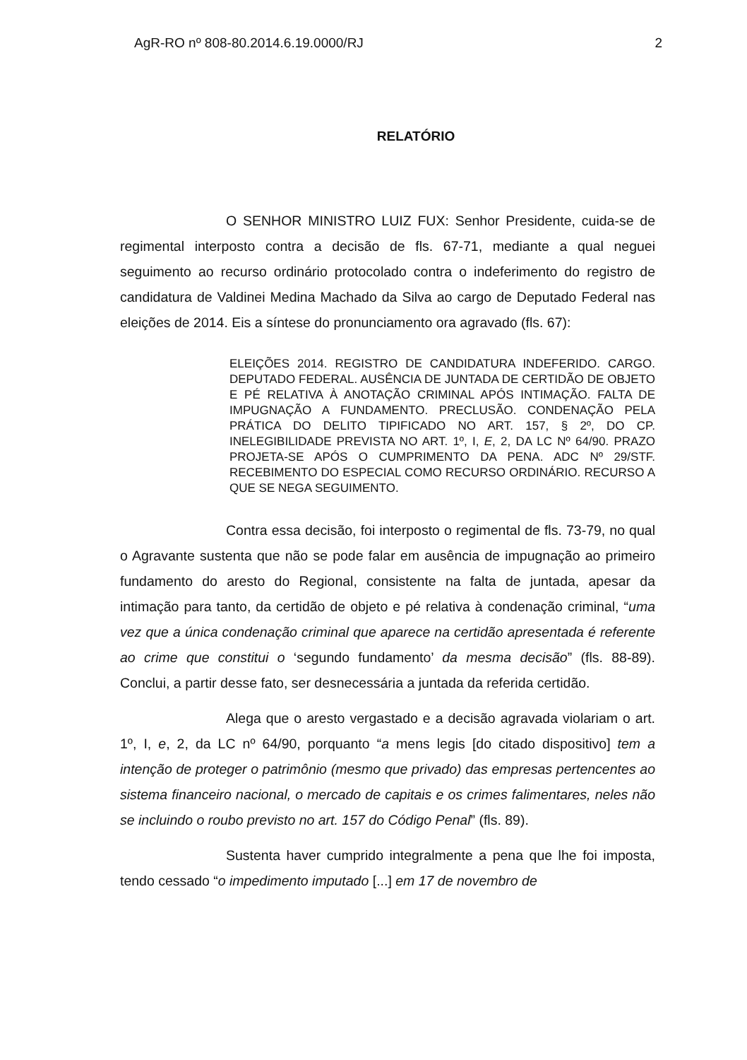AgR-RO nº 808-80.2014.6.19.0000/RJ 2
RELATÓRIO
O SENHOR MINISTRO LUIZ FUX: Senhor Presidente, cuida-se de regimental interposto contra a decisão de fls. 67-71, mediante a qual neguei seguimento ao recurso ordinário protocolado contra o indeferimento do registro de candidatura de Valdinei Medina Machado da Silva ao cargo de Deputado Federal nas eleições de 2014. Eis a síntese do pronunciamento ora agravado (fls. 67):
ELEIÇÕES 2014. REGISTRO DE CANDIDATURA INDEFERIDO. CARGO. DEPUTADO FEDERAL. AUSÊNCIA DE JUNTADA DE CERTIDÃO DE OBJETO E PÉ RELATIVA À ANOTAÇÃO CRIMINAL APÓS INTIMAÇÃO. FALTA DE IMPUGNAÇÃO A FUNDAMENTO. PRECLUSÃO. CONDENAÇÃO PELA PRÁTICA DO DELITO TIPIFICADO NO ART. 157, § 2º, DO CP. INELEGIBILIDADE PREVISTA NO ART. 1º, I, E, 2, DA LC Nº 64/90. PRAZO PROJETA-SE APÓS O CUMPRIMENTO DA PENA. ADC Nº 29/STF. RECEBIMENTO DO ESPECIAL COMO RECURSO ORDINÁRIO. RECURSO A QUE SE NEGA SEGUIMENTO.
Contra essa decisão, foi interposto o regimental de fls. 73-79, no qual o Agravante sustenta que não se pode falar em ausência de impugnação ao primeiro fundamento do aresto do Regional, consistente na falta de juntada, apesar da intimação para tanto, da certidão de objeto e pé relativa à condenação criminal, “uma vez que a única condenação criminal que aparece na certidão apresentada é referente ao crime que constitui o ‘segundo fundamento’ da mesma decisão” (fls. 88-89). Conclui, a partir desse fato, ser desnecessária a juntada da referida certidão.
Alega que o aresto vergastado e a decisão agravada violariam o art. 1º, I, e, 2, da LC nº 64/90, porquanto “a mens legis [do citado dispositivo] tem a intenção de proteger o patrimônio (mesmo que privado) das empresas pertencentes ao sistema financeiro nacional, o mercado de capitais e os crimes falimentares, neles não se incluindo o roubo previsto no art. 157 do Código Penal” (fls. 89).
Sustenta haver cumprido integralmente a pena que lhe foi imposta, tendo cessado “o impedimento imputado [...] em 17 de novembro de